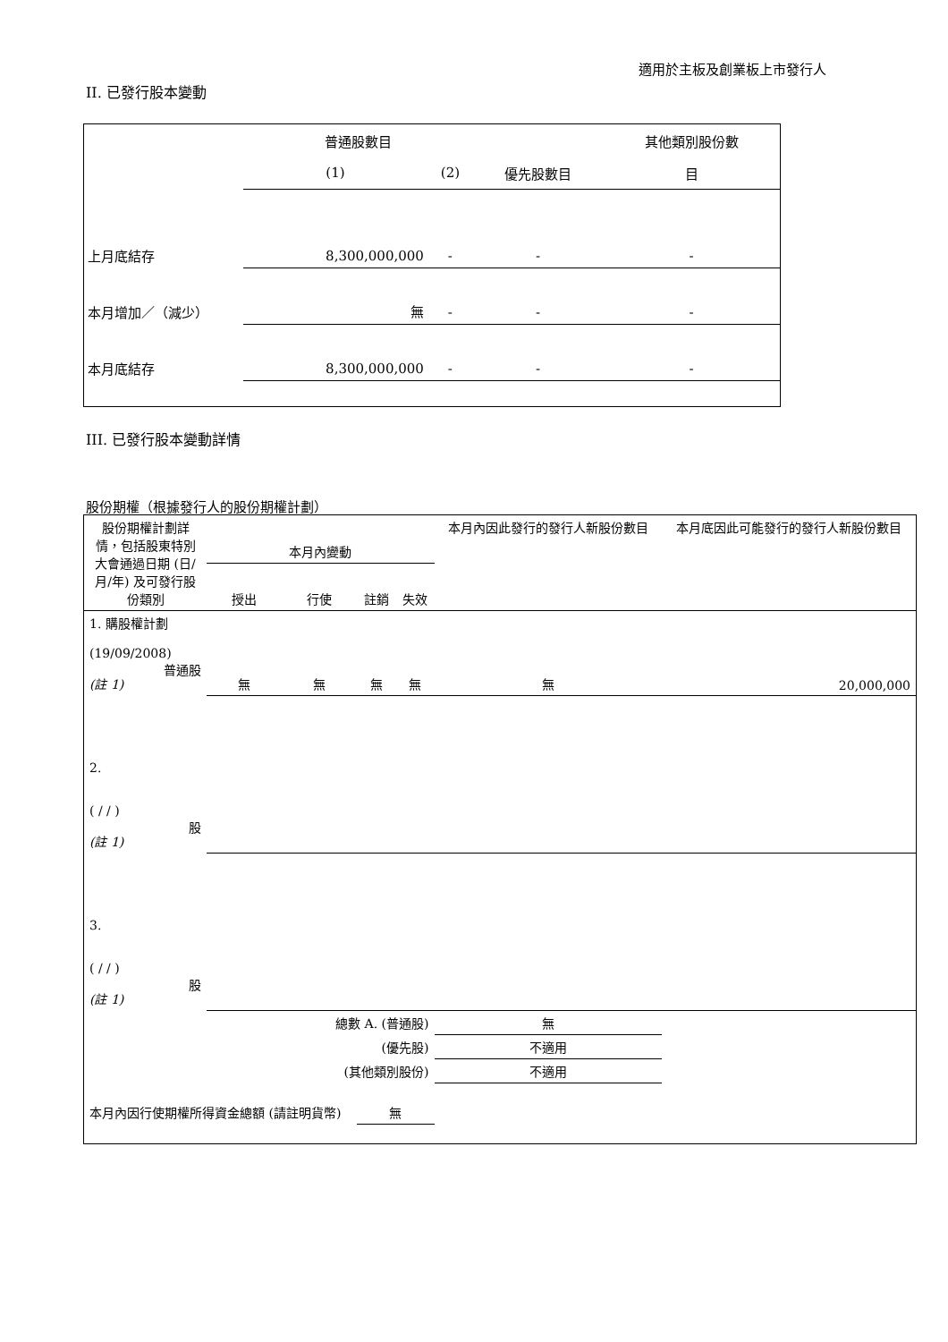適用於主板及創業板上市發行人
II. 已發行股本變動
| | 普通股數目 | | | 其他類別股份數 |
| | (1) | (2) | 優先股數目 | 目 |
| 上月底結存 | 8,300,000,000 | - | - | - |
| 本月增加／（減少） | 無 | - | - | - |
| 本月底結存 | 8,300,000,000 | - | - | - |
III. 已發行股本變動詳情
股份期權（根據發行人的股份期權計劃）
| 股份期權計劃詳情，包括股東特別大會通過日期 (日/月/年) 及可發行股份類別 | 本月內變動 | | | | 本月內因此發行的發行人新股份數目 | 本月底因此可能發行的發行人新股份數目 |
| --- | --- | --- | --- | --- | --- | --- |
| | 授出 | 行使 | 註銷 | 失效 | | |
| 1. 購股權計劃 (19/09/2008) 普通股 (註 1) | 無 | 無 | 無 | 無 | 無 | 20,000,000 |
| 2. ( / / ) 股 (註 1) | | | | | | |
| 3. ( / / ) 股 (註 1) | | | | | | |
| 總數 A. (普通股) | | | | | 無 | |
| (優先股) | | | | | 不適用 | |
| (其他類別股份) | | | | | 不適用 | |
| 本月內因行使期權所得資金總額 (請註明貨幣) | | | 無 | | | |